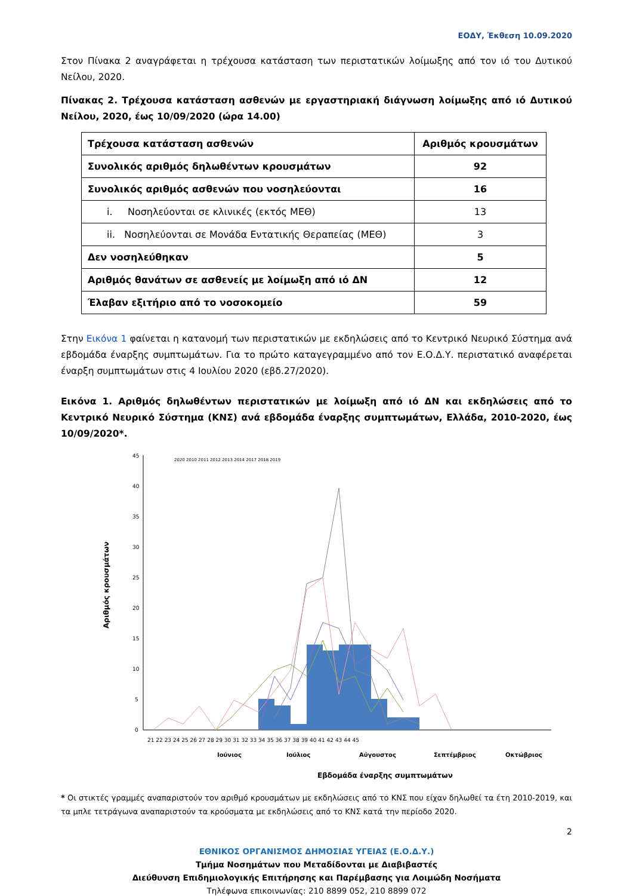ΕΟΔΥ, Έκθεση 10.09.2020
Στον Πίνακα 2 αναγράφεται η τρέχουσα κατάσταση των περιστατικών λοίμωξης από τον ιό του Δυτικού Νείλου, 2020.
Πίνακας 2. Τρέχουσα κατάσταση ασθενών με εργαστηριακή διάγνωση λοίμωξης από ιό Δυτικού Νείλου, 2020, έως 10/09/2020 (ώρα 14.00)
| Τρέχουσα κατάσταση ασθενών | Αριθμός κρουσμάτων |
| Συνολικός αριθμός δηλωθέντων κρουσμάτων | 92 |
| Συνολικός αριθμός ασθενών που νοσηλεύονται | 16 |
| i. Νοσηλεύονται σε κλινικές (εκτός ΜΕΘ) | 13 |
| ii. Νοσηλεύονται σε Μονάδα Εντατικής Θεραπείας (ΜΕΘ) | 3 |
| Δεν νοσηλεύθηκαν | 5 |
| Αριθμός θανάτων σε ασθενείς με λοίμωξη από ιό ΔΝ | 12 |
| Έλαβαν εξιτήριο από το νοσοκομείο | 59 |
Στην Εικόνα 1 φαίνεται η κατανομή των περιστατικών με εκδηλώσεις από το Κεντρικό Νευρικό Σύστημα ανά εβδομάδα έναρξης συμπτωμάτων. Για το πρώτο καταγεγραμμένο από τον Ε.Ο.Δ.Υ. περιστατικό αναφέρεται έναρξη συμπτωμάτων στις 4 Ιουλίου 2020 (εβδ.27/2020).
Εικόνα 1. Αριθμός δηλωθέντων περιστατικών με λοίμωξη από ιό ΔΝ και εκδηλώσεις από το Κεντρικό Νευρικό Σύστημα (ΚΝΣ) ανά εβδομάδα έναρξης συμπτωμάτων, Ελλάδα, 2010-2020, έως 10/09/2020*.
45
40
35
30
25
20
15
10
5
0
2020 2010 2011 2012 2013 2014 2017 2018 2019
21 22 23 24 25 26 27 28 29 30 31 32 33 34 35 36 37 38 39 40 41 42 43 44 45
Ιούνιος
Ιούλιος
Αύγουστος
Σεπτέμβριος
Οκτώβριος
Εβδομάδα έναρξης συμπτωμάτων
Αριθμός κρουσμάτων
* Οι στικτές γραμμές αναπαριστούν τον αριθμό κρουσμάτων με εκδηλώσεις από το ΚΝΣ που είχαν δηλωθεί τα έτη 2010-2019, και τα μπλε τετράγωνα αναπαριστούν τα κρούσματα με εκδηλώσεις από το ΚΝΣ κατά την περίοδο 2020.
2
ΕΘΝΙΚΟΣ ΟΡΓΑΝΙΣΜΟΣ ΔΗΜΟΣΙΑΣ ΥΓΕΙΑΣ (Ε.Ο.Δ.Υ.)
Τμήμα Νοσημάτων που Μεταδίδονται με Διαβιβαστές
Διεύθυνση Επιδημιολογικής Επιτήρησης και Παρέμβασης για Λοιμώδη Νοσήματα
Τηλέφωνα επικοινωνίας: 210 8899 052, 210 8899 072